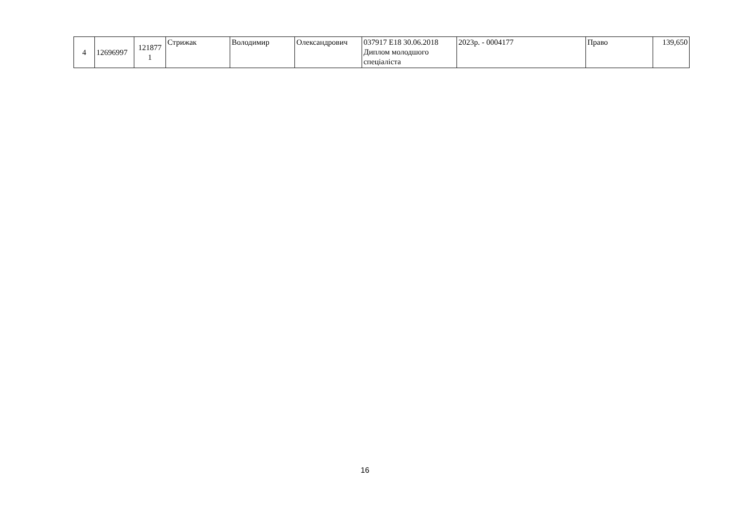| 4 | 12696997 | 121877 1 | Стрижак | Володимир | Олександрович | 037917 E18 30.06.2018 Диплом молодшого спеціаліста | 2023р. - 0004177 | Право | 139,650 |
16